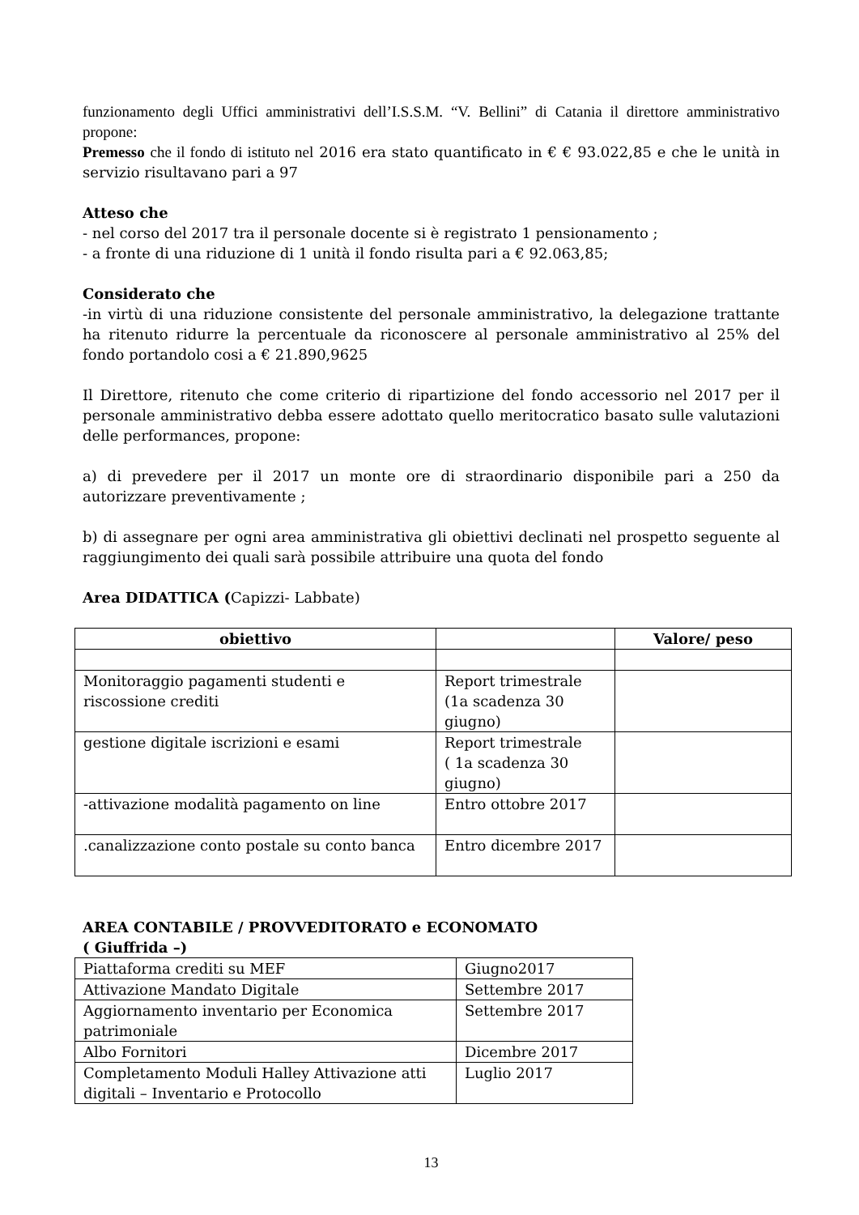funzionamento degli Uffici amministrativi dell’I.S.S.M. “V. Bellini” di Catania il direttore amministrativo propone:
Premesso che il fondo di istituto nel 2016 era stato quantificato in € € 93.022,85 e che le unità in servizio risultavano pari a 97
Atteso che
- nel corso del 2017 tra il personale docente si è registrato 1 pensionamento ;
- a fronte di una riduzione di 1 unità il fondo risulta pari a € 92.063,85;
Considerato che
-in virtù di una riduzione consistente del personale amministrativo, la delegazione trattante ha ritenuto ridurre la percentuale da riconoscere al personale amministrativo al 25% del fondo portandolo cosi a € 21.890,9625
Il Direttore, ritenuto che come criterio di ripartizione del fondo accessorio nel 2017 per il personale amministrativo debba essere adottato quello meritocratico basato sulle valutazioni delle performances, propone:
a) di prevedere per il 2017 un monte ore di straordinario disponibile pari a 250 da autorizzare preventivamente ;
b) di assegnare per ogni area amministrativa gli obiettivi declinati nel prospetto seguente al raggiungimento dei quali sarà possibile attribuire una quota del fondo
Area DIDATTICA (Capizzi- Labbate)
| obiettivo | | Valore/ peso |
| --- | --- | --- |
| Monitoraggio pagamenti studenti e riscossione crediti | Report trimestrale (1a scadenza 30 giugno) | |
| gestione digitale iscrizioni e esami | Report trimestrale ( 1a scadenza 30 giugno) | |
| -attivazione modalità pagamento on line | Entro ottobre 2017 | |
| .canalizzazione conto postale su conto banca | Entro dicembre 2017 | |
AREA CONTABILE / PROVVEDITORATO e ECONOMATO
( Giuffrida –)
| Piattaforma crediti su MEF | Giugno2017 |
| Attivazione Mandato Digitale | Settembre 2017 |
| Aggiornamento inventario per Economica patrimoniale | Settembre 2017 |
| Albo Fornitori | Dicembre 2017 |
| Completamento Moduli Halley Attivazione atti digitali – Inventario e Protocollo | Luglio 2017 |
13